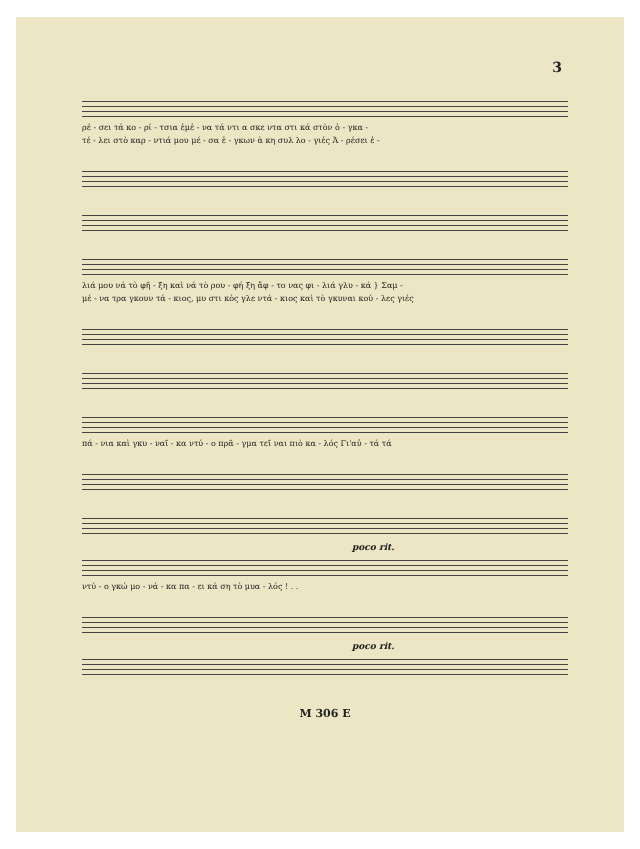3
ρέ - σει τά κο - ρί - τσια ἐμέ - να τά ντι α σκε ντα στι κά στὸν ὁ - γκα -
τέ - λει στὸ καρ - ντιά μου μέ - σα ἐ - γκων ὰ κη συλ λο - γιές Ἀ - ρέσει ἐ -
λιά μου νά τὸ φῆ - ξη καὶ νά τὸ ρου - φή ξη ἄφ - το νας φι - λιά γλυ - κά } Σαμ -
μέ - να τρα γκουν τά - κιος, μυ στι κὸς γλε ντά - κιος καὶ τὸ γκυναι κού - λες γιές
πά - νια καὶ γκυ - ναῖ - κα ντύ - ο πρᾶ - γμα τεῖ ναι πιὸ κα - λός Γι'αὐ - τά τά
poco rit.
ντύ - ο γκώ μο - νά - κα πα - ει κά ση τὸ μυα - λός ! . .
poco rit.
M 306 E